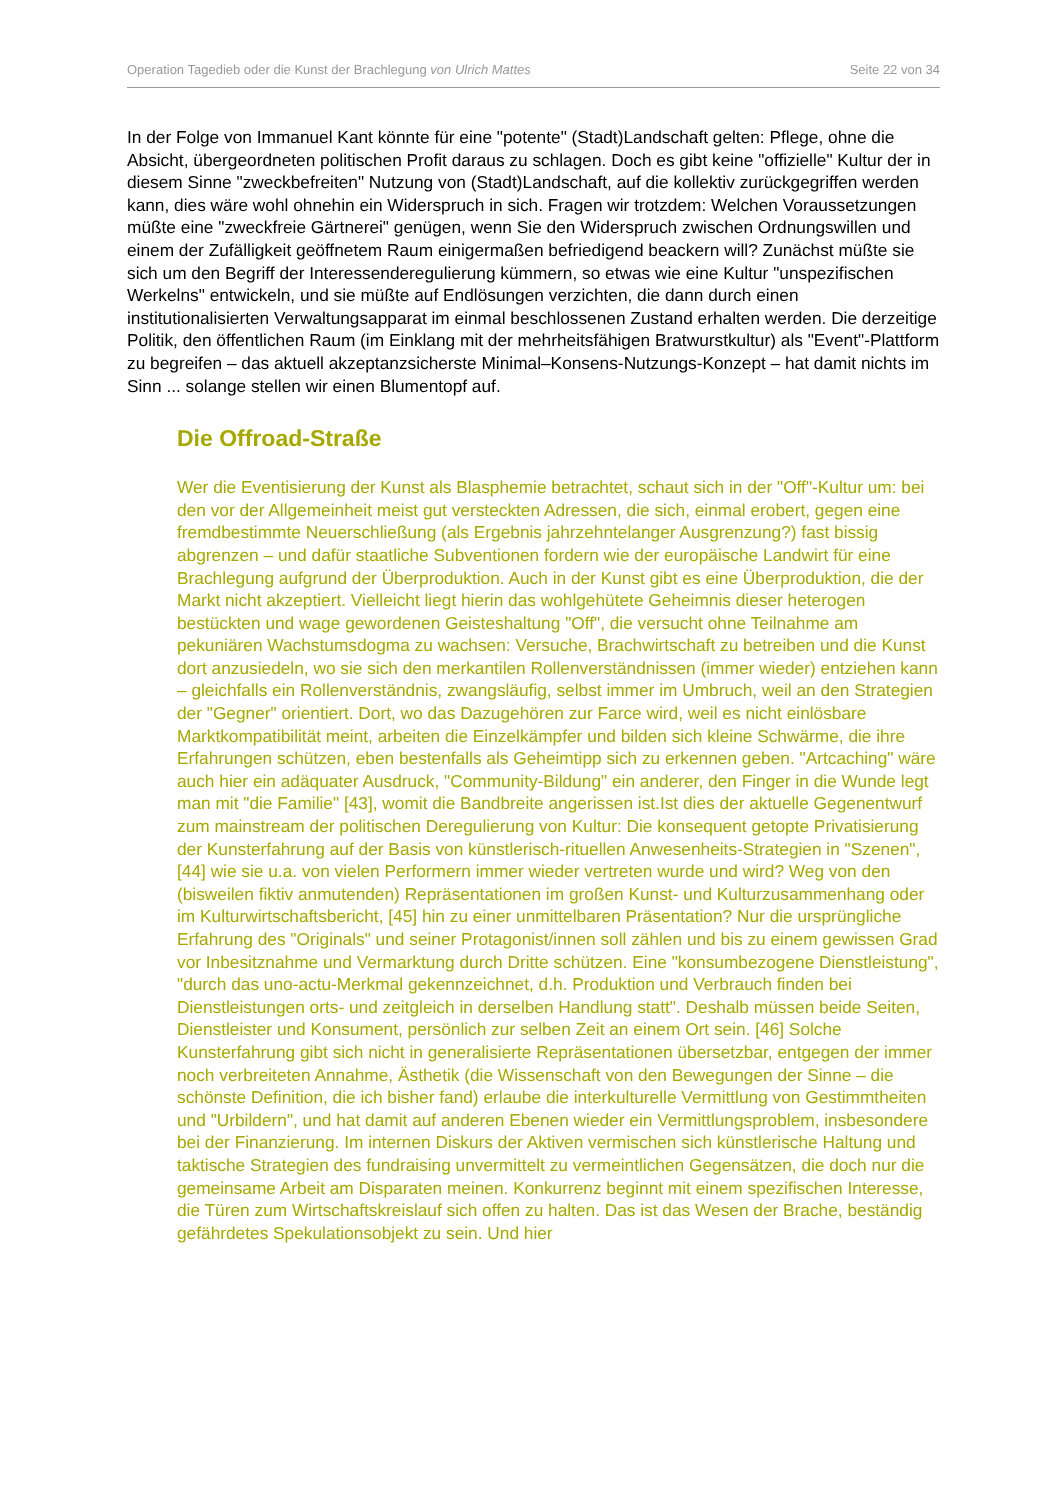Operation Tagedieb oder die Kunst der Brachlegung von Ulrich Mattes Seite 22 von 34
In der Folge von Immanuel Kant könnte für eine "potente" (Stadt)Landschaft gelten: Pflege, ohne die Absicht, übergeordneten politischen Profit daraus zu schlagen. Doch es gibt keine "offizielle" Kultur der in diesem Sinne "zweckbefreiten" Nutzung von (Stadt)Landschaft, auf die kollektiv zurückgegriffen werden kann, dies wäre wohl ohnehin ein Widerspruch in sich. Fragen wir trotzdem: Welchen Voraussetzungen müßte eine "zweckfreie Gärtnerei" genügen, wenn Sie den Widerspruch zwischen Ordnungswillen und einem der Zufälligkeit geöffnetem Raum einigermaßen befriedigend beackern will? Zunächst müßte sie sich um den Begriff der Interessenderegulierung kümmern, so etwas wie eine Kultur "unspezifischen Werkelns" entwickeln, und sie müßte auf Endlösungen verzichten, die dann durch einen institutionalisierten Verwaltungsapparat im einmal beschlossenen Zustand erhalten werden. Die derzeitige Politik, den öffentlichen Raum (im Einklang mit der mehrheitsfähigen Bratwurstkultur) als "Event"-Plattform zu begreifen – das aktuell akzeptanzsicherste Minimal–Konsens-Nutzungs-Konzept – hat damit nichts im Sinn ... solange stellen wir einen Blumentopf auf.
Die Offroad-Straße
Wer die Eventisierung der Kunst als Blasphemie betrachtet, schaut sich in der "Off"-Kultur um: bei den vor der Allgemeinheit meist gut versteckten Adressen, die sich, einmal erobert, gegen eine fremdbestimmte Neuerschließung (als Ergebnis jahrzehntelanger Ausgrenzung?) fast bissig abgrenzen – und dafür staatliche Subventionen fordern wie der europäische Landwirt für eine Brachlegung aufgrund der Überproduktion. Auch in der Kunst gibt es eine Überproduktion, die der Markt nicht akzeptiert. Vielleicht liegt hierin das wohlgehütete Geheimnis dieser heterogen bestückten und wage gewordenen Geisteshaltung "Off", die versucht ohne Teilnahme am pekuniären Wachstumsdogma zu wachsen: Versuche, Brachwirtschaft zu betreiben und die Kunst dort anzusiedeln, wo sie sich den merkantilen Rollenverständnissen (immer wieder) entziehen kann – gleichfalls ein Rollenverständnis, zwangsläufig, selbst immer im Umbruch, weil an den Strategien der "Gegner" orientiert. Dort, wo das Dazugehören zur Farce wird, weil es nicht einlösbare Marktkompatibilität meint, arbeiten die Einzelkämpfer und bilden sich kleine Schwärme, die ihre Erfahrungen schützen, eben bestenfalls als Geheimtipp sich zu erkennen geben. "Artcaching" wäre auch hier ein adäquater Ausdruck, "Community-Bildung" ein anderer, den Finger in die Wunde legt man mit "die Familie" [43], womit die Bandbreite angerissen ist.Ist dies der aktuelle Gegenentwurf zum mainstream der politischen Deregulierung von Kultur: Die konsequent getopte Privatisierung der Kunsterfahrung auf der Basis von künstlerisch-rituellen Anwesenheits-Strategien in "Szenen", [44] wie sie u.a. von vielen Performern immer wieder vertreten wurde und wird? Weg von den (bisweilen fiktiv anmutenden) Repräsentationen im großen Kunst- und Kulturzusammenhang oder im Kulturwirtschaftsbericht, [45] hin zu einer unmittelbaren Präsentation? Nur die ursprüngliche Erfahrung des "Originals" und seiner Protagonist/innen soll zählen und bis zu einem gewissen Grad vor Inbesitznahme und Vermarktung durch Dritte schützen. Eine "konsumbezogene Dienstleistung", "durch das uno-actu-Merkmal gekennzeichnet, d.h. Produktion und Verbrauch finden bei Dienstleistungen orts- und zeitgleich in derselben Handlung statt". Deshalb müssen beide Seiten, Dienstleister und Konsument, persönlich zur selben Zeit an einem Ort sein. [46] Solche Kunsterfahrung gibt sich nicht in generalisierte Repräsentationen übersetzbar, entgegen der immer noch verbreiteten Annahme, Ästhetik (die Wissenschaft von den Bewegungen der Sinne – die schönste Definition, die ich bisher fand) erlaube die interkulturelle Vermittlung von Gestimmtheiten und "Urbildern", und hat damit auf anderen Ebenen wieder ein Vermittlungsproblem, insbesondere bei der Finanzierung. Im internen Diskurs der Aktiven vermischen sich künstlerische Haltung und taktische Strategien des fundraising unvermittelt zu vermeintlichen Gegensätzen, die doch nur die gemeinsame Arbeit am Disparaten meinen. Konkurrenz beginnt mit einem spezifischen Interesse, die Türen zum Wirtschaftskreislauf sich offen zu halten. Das ist das Wesen der Brache, beständig gefährdetes Spekulationsobjekt zu sein. Und hier